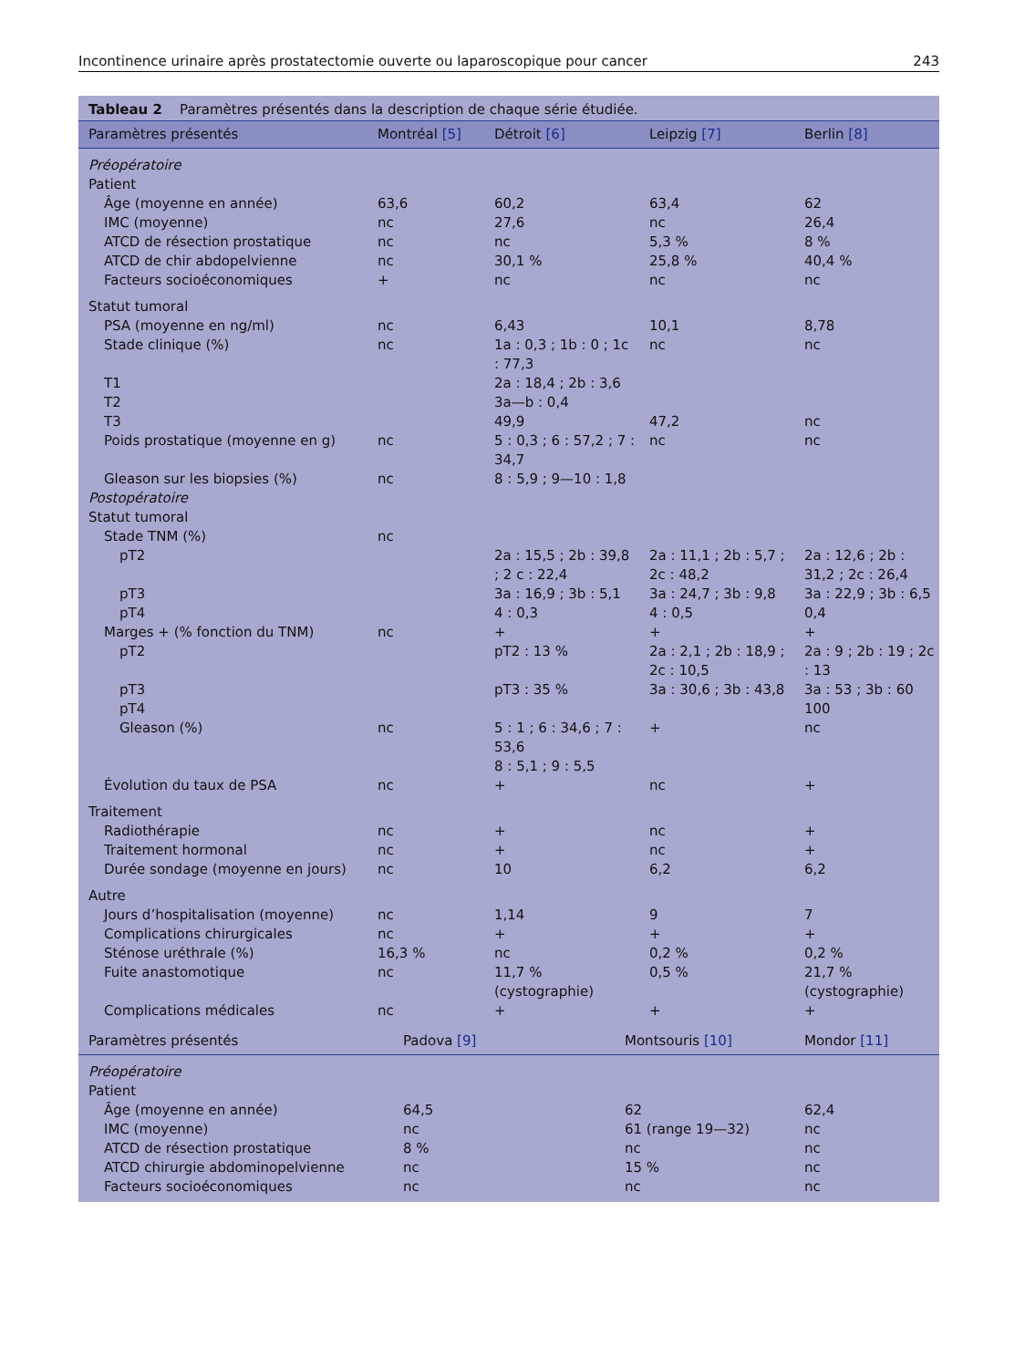Incontinence urinaire après prostatectomie ouverte ou laparoscopique pour cancer 243
Tableau 2 Paramètres présentés dans la description de chaque série étudiée.
| Paramètres présentés | Montréal [5] | Détroit [6] | Leipzig [7] | Berlin [8] |
| --- | --- | --- | --- | --- |
| Préopératoire | | | | |
| Patient | | | | |
| Âge (moyenne en année) | 63,6 | 60,2 | 63,4 | 62 |
| IMC (moyenne) | nc | 27,6 | nc | 26,4 |
| ATCD de résection prostatique | nc | nc | 5,3 % | 8 % |
| ATCD de chir abdopelvienne | nc | 30,1 % | 25,8 % | 40,4 % |
| Facteurs socioéconomiques | + | nc | nc | nc |
| Statut tumoral | | | | |
| PSA (moyenne en ng/ml) | nc | 6,43 | 10,1 | 8,78 |
| Stade clinique (%) | nc | 1a : 0,3 ; 1b : 0 ; 1c : 77,3 | nc | nc |
| T1 | | 2a : 18,4 ; 2b : 3,6 | | |
| T2 | | 3a—b : 0,4 | | |
| T3 | | 49,9 | 47,2 | nc |
| Poids prostatique (moyenne en g) | nc | 5 : 0,3 ; 6 : 57,2 ; 7 : 34,7 | nc | nc |
| Gleason sur les biopsies (%) | nc | 8 : 5,9 ; 9—10 : 1,8 | | |
| Postopératoire | | | | |
| Statut tumoral | | | | |
| Stade TNM (%) | nc | | | |
| pT2 | | 2a : 15,5 ; 2b : 39,8 ; 2 c : 22,4 | 2a : 11,1 ; 2b : 5,7 ; 2c : 48,2 | 2a : 12,6 ; 2b : 31,2 ; 2c : 26,4 |
| pT3 | | 3a : 16,9 ; 3b : 5,1 | 3a : 24,7 ; 3b : 9,8 | 3a : 22,9 ; 3b : 6,5 |
| pT4 | | 4 : 0,3 | 4 : 0,5 | 0,4 |
| Marges + (% fonction du TNM) | nc | + | + | + |
| pT2 | | pT2 : 13 % | 2a : 2,1 ; 2b : 18,9 ; 2c : 10,5 | 2a : 9 ; 2b : 19 ; 2c : 13 |
| pT3 | | pT3 : 35 % | 3a : 30,6 ; 3b : 43,8 | 3a : 53 ; 3b : 60 |
| pT4 | | | | 100 |
| Gleason (%) | nc | 5 : 1 ; 6 : 34,6 ; 7 : 53,6 8 : 5,1 ; 9 : 5,5 | + | nc |
| Évolution du taux de PSA | nc | + | nc | + |
| Traitement | | | | |
| Radiothérapie | nc | + | nc | + |
| Traitement hormonal | nc | + | nc | + |
| Durée sondage (moyenne en jours) | nc | 10 | 6,2 | 6,2 |
| Autre | | | | |
| Jours d’hospitalisation (moyenne) | nc | 1,14 | 9 | 7 |
| Complications chirurgicales | nc | + | + | + |
| Sténose uréthrale (%) | 16,3 % | nc | 0,2 % | 0,2 % |
| Fuite anastomotique | nc | 11,7 % (cystographie) | 0,5 % | 21,7 % (cystographie) |
| Complications médicales | nc | + | + | + |
| Paramètres présentés | Padova [9] | Montsouris [10] | Mondor [11] |
| --- | --- | --- | --- |
| Préopératoire | | | |
| Patient | | | |
| Âge (moyenne en année) | 64,5 | 62 | 62,4 |
| IMC (moyenne) | nc | 61 (range 19—32) | nc |
| ATCD de résection prostatique | 8 % | nc | nc |
| ATCD chirurgie abdominopelvienne | nc | 15 % | nc |
| Facteurs socioéconomiques | nc | nc | nc |